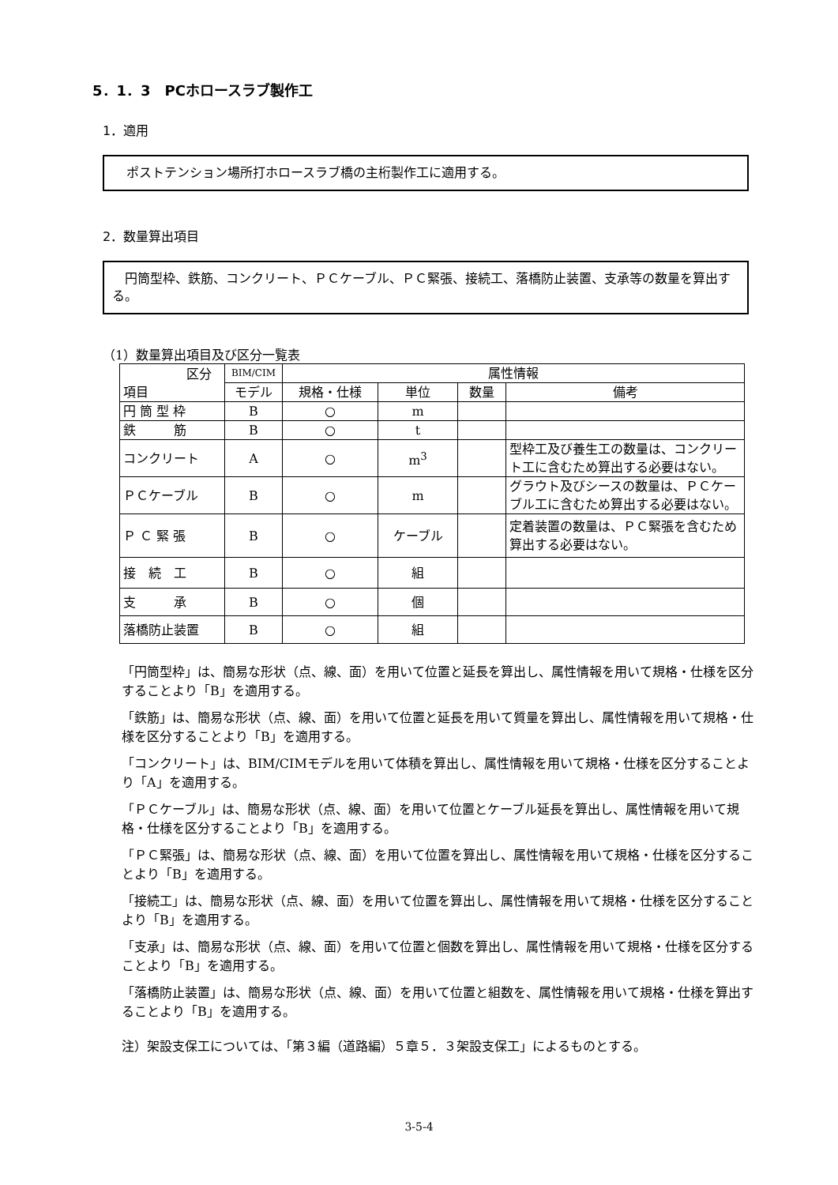5．1．3　PCホロースラブ製作工
1．適用
ポストテンション場所打ホロースラブ橋の主桁製作工に適用する。
2．数量算出項目
　円筒型枠、鉄筋、コンクリート、ＰＣケーブル、ＰＣ緊張、接続工、落橋防止装置、支承等の数量を算出する。
（1）数量算出項目及び区分一覧表
| 区分 項目 | BIM/CIM | 属性情報 | | | |
| --- | --- | --- | --- | --- | --- |
| | モデル | 規格・仕様 | 単位 | 数量 | 備考 |
| 円 筒 型 枠 | B | ○ | m | | |
| 鉄 筋 | B | ○ | t | | |
| コンクリート | A | ○ | m<sup>3</sup> | | 型枠工及び養生工の数量は、コンクリート工に含むため算出する必要はない。 |
| ＰＣケーブル | B | ○ | m | | グラウト及びシースの数量は、ＰＣケーブル工に含むため算出する必要はない。 |
| Ｐ Ｃ 緊 張 | B | ○ | ケーブル | | 定着装置の数量は、ＰＣ緊張を含むため算出する必要はない。 |
| 接 続 工 | B | ○ | 組 | | |
| 支 承 | B | ○ | 個 | | |
| 落橋防止装置 | B | ○ | 組 | | |
「円筒型枠」は、簡易な形状（点、線、面）を用いて位置と延長を算出し、属性情報を用いて規格・仕様を区分することより「B」を適用する。
「鉄筋」は、簡易な形状（点、線、面）を用いて位置と延長を用いて質量を算出し、属性情報を用いて規格・仕様を区分することより「B」を適用する。
「コンクリート」は、BIM/CIMモデルを用いて体積を算出し、属性情報を用いて規格・仕様を区分することより「A」を適用する。
「ＰＣケーブル」は、簡易な形状（点、線、面）を用いて位置とケーブル延長を算出し、属性情報を用いて規格・仕様を区分することより「B」を適用する。
「ＰＣ緊張」は、簡易な形状（点、線、面）を用いて位置を算出し、属性情報を用いて規格・仕様を区分することより「B」を適用する。
「接続工」は、簡易な形状（点、線、面）を用いて位置を算出し、属性情報を用いて規格・仕様を区分することより「B」を適用する。
「支承」は、簡易な形状（点、線、面）を用いて位置と個数を算出し、属性情報を用いて規格・仕様を区分することより「B」を適用する。
「落橋防止装置」は、簡易な形状（点、線、面）を用いて位置と組数を、属性情報を用いて規格・仕様を算出することより「B」を適用する。
注）架設支保工については、「第３編（道路編）５章５．３架設支保工」によるものとする。
3-5-4